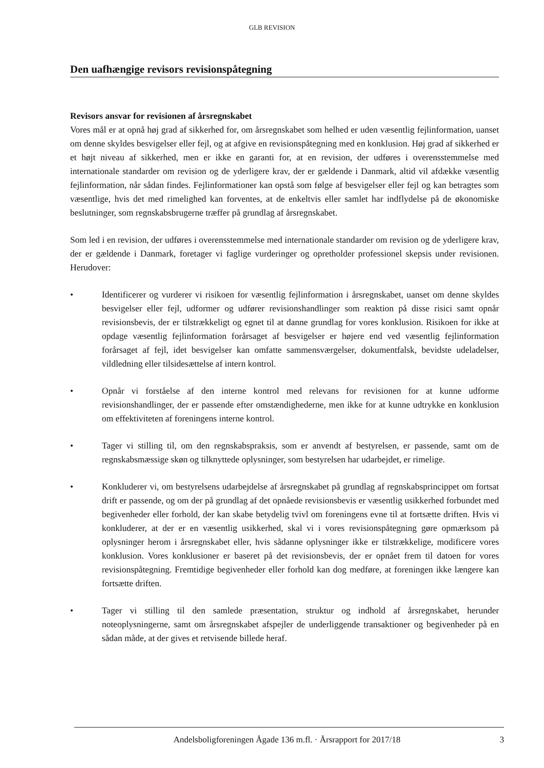GLB REVISION
Den uafhængige revisors revisionspåtegning
Revisors ansvar for revisionen af årsregnskabet
Vores mål er at opnå høj grad af sikkerhed for, om årsregnskabet som helhed er uden væsentlig fejlinformation, uanset om denne skyldes besvigelser eller fejl, og at afgive en revisionspåtegning med en konklusion. Høj grad af sikkerhed er et højt niveau af sikkerhed, men er ikke en garanti for, at en revision, der udføres i overensstemmelse med internationale standarder om revision og de yderligere krav, der er gældende i Danmark, altid vil afdække væsentlig fejlinformation, når sådan findes. Fejlinformationer kan opstå som følge af besvigelser eller fejl og kan betragtes som væsentlige, hvis det med rimelighed kan forventes, at de enkeltvis eller samlet har indflydelse på de økonomiske beslutninger, som regnskabsbrugerne træffer på grundlag af årsregnskabet.
Som led i en revision, der udføres i overensstemmelse med internationale standarder om revision og de yderligere krav, der er gældende i Danmark, foretager vi faglige vurderinger og opretholder professionel skepsis under revisionen. Herudover:
• Identificerer og vurderer vi risikoen for væsentlig fejlinformation i årsregnskabet, uanset om denne skyldes besvigelser eller fejl, udformer og udfører revisionshandlinger som reaktion på disse risici samt opnår revisionsbevis, der er tilstrækkeligt og egnet til at danne grundlag for vores konklusion. Risikoen for ikke at opdage væsentlig fejlinformation forårsaget af besvigelser er højere end ved væsentlig fejlinformation forårsaget af fejl, idet besvigelser kan omfatte sammensværgelser, dokumentfalsk, bevidste udeladelser, vildledning eller tilsidesættelse af intern kontrol.
• Opnår vi forståelse af den interne kontrol med relevans for revisionen for at kunne udforme revisionshandlinger, der er passende efter omstændighederne, men ikke for at kunne udtrykke en konklusion om effektiviteten af foreningens interne kontrol.
• Tager vi stilling til, om den regnskabspraksis, som er anvendt af bestyrelsen, er passende, samt om de regnskabsmæssige skøn og tilknyttede oplysninger, som bestyrelsen har udarbejdet, er rimelige.
• Konkluderer vi, om bestyrelsens udarbejdelse af årsregnskabet på grundlag af regnskabsprincippet om fortsat drift er passende, og om der på grundlag af det opnåede revisionsbevis er væsentlig usikkerhed forbundet med begivenheder eller forhold, der kan skabe betydelig tvivl om foreningens evne til at fortsætte driften. Hvis vi konkluderer, at der er en væsentlig usikkerhed, skal vi i vores revisionspåtegning gøre opmærksom på oplysninger herom i årsregnskabet eller, hvis sådanne oplysninger ikke er tilstrækkelige, modificere vores konklusion. Vores konklusioner er baseret på det revisionsbevis, der er opnået frem til datoen for vores revisionspåtegning. Fremtidige begivenheder eller forhold kan dog medføre, at foreningen ikke længere kan fortsætte driften.
• Tager vi stilling til den samlede præsentation, struktur og indhold af årsregnskabet, herunder noteoplysningerne, samt om årsregnskabet afspejler de underliggende transaktioner og begivenheder på en sådan måde, at der gives et retvisende billede heraf.
Andelsboligforeningen Ågade 136 m.fl. · Årsrapport for 2017/18 3